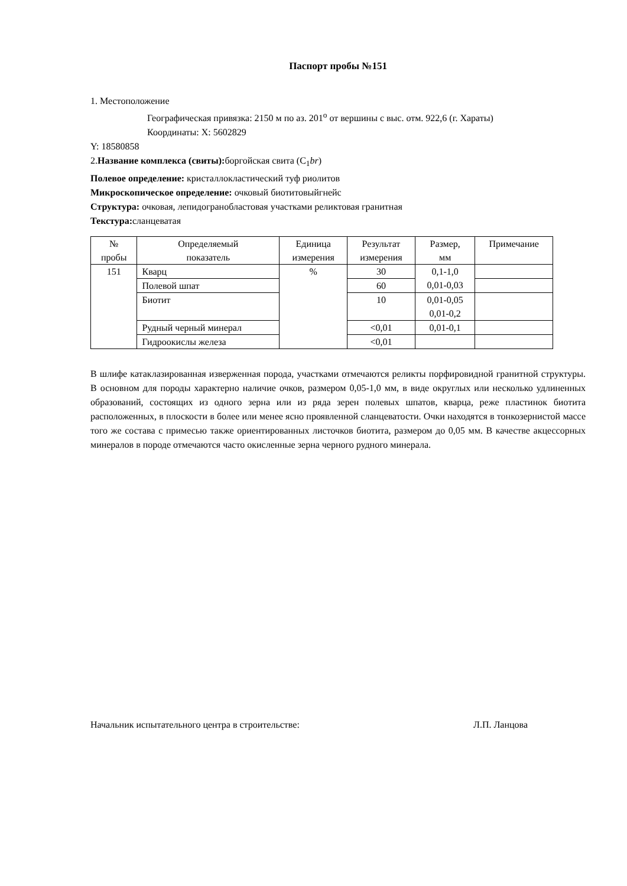Паспорт пробы №151
1. Местоположение
Географическая привязка: 2150 м по аз. 201<sup>о</sup> от вершины с выс. отм. 922,6 (г. Хараты)
Координаты: X: 5602829
Y: 18580858
2.Название комплекса (свиты): боргойская свита (C<sub>1</sub>br)
Полевое определение: кристаллокластический туф риолитов
Микроскопическое определение: очковый биотитовыйгнейс
Структура: очковая, лепидогранобластовая участками реликтовая гранитная
Текстура: сланцеватая
| № пробы | Определяемый показатель | Единица измерения | Результат измерения | Размер, мм | Примечание |
| --- | --- | --- | --- | --- | --- |
| 151 | Кварц | % | 30 | 0,1-1,0 0,01-0,03 | |
| | Полевой шпат | | 60 | | |
| | Биотит | | 10 | 0,01-0,05 0,01-0,2 | |
| | Рудный черный минерал | | <0,01 | 0,01-0,1 | |
| | Гидроокислы железа | | <0,01 | | |
В шлифе катаклазированная изверженная порода, участками отмечаются реликты порфировидной гранитной структуры. В основном для породы характерно наличие очков, размером 0,05-1,0 мм, в виде округлых или несколько удлиненных образований, состоящих из одного зерна или из ряда зерен полевых шпатов, кварца, реже пластинок биотита расположенных, в плоскости в более или менее ясно проявленной сланцеватости. Очки находятся в тонкозернистой массе того же состава с примесью также ориентированных листочков биотита, размером до 0,05 мм. В качестве акцессорных минералов в породе отмечаются часто окисленные зерна черного рудного минерала.
Начальник испытательного центра в строительстве: Л.П. Ланцова